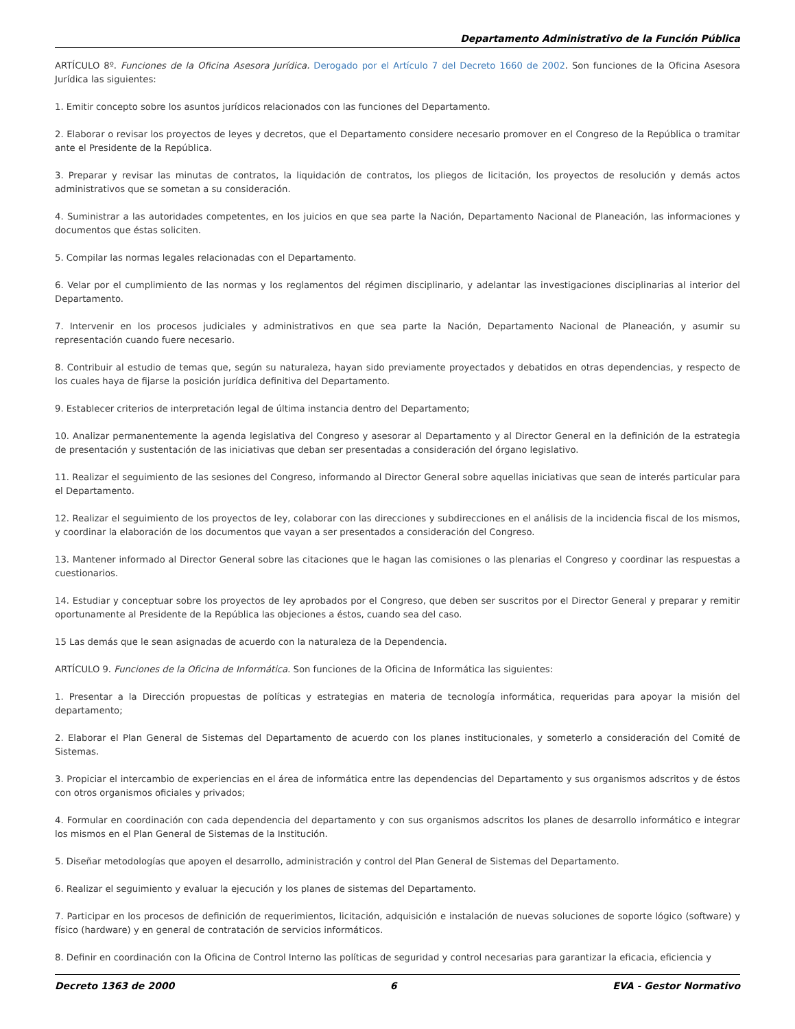Departamento Administrativo de la Función Pública
ARTÍCULO 8º. Funciones de la Oficina Asesora Jurídica. Derogado por el Artículo 7 del Decreto 1660 de 2002. Son funciones de la Oficina Asesora Jurídica las siguientes:
1. Emitir concepto sobre los asuntos jurídicos relacionados con las funciones del Departamento.
2. Elaborar o revisar los proyectos de leyes y decretos, que el Departamento considere necesario promover en el Congreso de la República o tramitar ante el Presidente de la República.
3. Preparar y revisar las minutas de contratos, la liquidación de contratos, los pliegos de licitación, los proyectos de resolución y demás actos administrativos que se sometan a su consideración.
4. Suministrar a las autoridades competentes, en los juicios en que sea parte la Nación, Departamento Nacional de Planeación, las informaciones y documentos que éstas soliciten.
5. Compilar las normas legales relacionadas con el Departamento.
6. Velar por el cumplimiento de las normas y los reglamentos del régimen disciplinario, y adelantar las investigaciones disciplinarias al interior del Departamento.
7. Intervenir en los procesos judiciales y administrativos en que sea parte la Nación, Departamento Nacional de Planeación, y asumir su representación cuando fuere necesario.
8. Contribuir al estudio de temas que, según su naturaleza, hayan sido previamente proyectados y debatidos en otras dependencias, y respecto de los cuales haya de fijarse la posición jurídica definitiva del Departamento.
9. Establecer criterios de interpretación legal de última instancia dentro del Departamento;
10. Analizar permanentemente la agenda legislativa del Congreso y asesorar al Departamento y al Director General en la definición de la estrategia de presentación y sustentación de las iniciativas que deban ser presentadas a consideración del órgano legislativo.
11. Realizar el seguimiento de las sesiones del Congreso, informando al Director General sobre aquellas iniciativas que sean de interés particular para el Departamento.
12. Realizar el seguimiento de los proyectos de ley, colaborar con las direcciones y subdirecciones en el análisis de la incidencia fiscal de los mismos, y coordinar la elaboración de los documentos que vayan a ser presentados a consideración del Congreso.
13. Mantener informado al Director General sobre las citaciones que le hagan las comisiones o las plenarias el Congreso y coordinar las respuestas a cuestionarios.
14. Estudiar y conceptuar sobre los proyectos de ley aprobados por el Congreso, que deben ser suscritos por el Director General y preparar y remitir oportunamente al Presidente de la República las objeciones a éstos, cuando sea del caso.
15 Las demás que le sean asignadas de acuerdo con la naturaleza de la Dependencia.
ARTÍCULO 9. Funciones de la Oficina de Informática. Son funciones de la Oficina de Informática las siguientes:
1. Presentar a la Dirección propuestas de políticas y estrategias en materia de tecnología informática, requeridas para apoyar la misión del departamento;
2. Elaborar el Plan General de Sistemas del Departamento de acuerdo con los planes institucionales, y someterlo a consideración del Comité de Sistemas.
3. Propiciar el intercambio de experiencias en el área de informática entre las dependencias del Departamento y sus organismos adscritos y de éstos con otros organismos oficiales y privados;
4. Formular en coordinación con cada dependencia del departamento y con sus organismos adscritos los planes de desarrollo informático e integrar los mismos en el Plan General de Sistemas de la Institución.
5. Diseñar metodologías que apoyen el desarrollo, administración y control del Plan General de Sistemas del Departamento.
6. Realizar el seguimiento y evaluar la ejecución y los planes de sistemas del Departamento.
7. Participar en los procesos de definición de requerimientos, licitación, adquisición e instalación de nuevas soluciones de soporte lógico (software) y físico (hardware) y en general de contratación de servicios informáticos.
8. Definir en coordinación con la Oficina de Control Interno las políticas de seguridad y control necesarias para garantizar la eficacia, eficiencia y
Decreto 1363 de 2000 6 EVA - Gestor Normativo